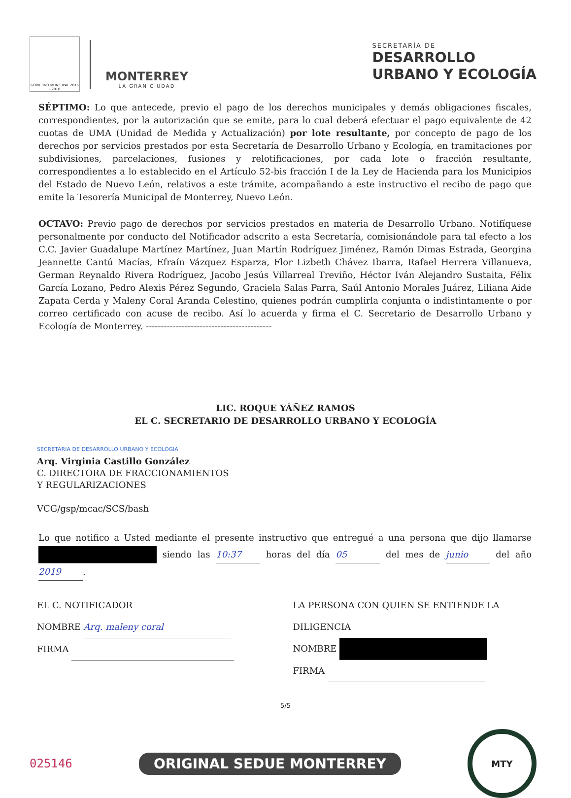GOBIERNO MUNICIPAL 2015 - 2018
MONTERREY
LA GRAN CIUDAD
SECRETARÍA DE
DESARROLLO
URBANO Y ECOLOGÍA
SÉPTIMO: Lo que antecede, previo el pago de los derechos municipales y demás obligaciones fiscales, correspondientes, por la autorización que se emite, para lo cual deberá efectuar el pago equivalente de 42 cuotas de UMA (Unidad de Medida y Actualización) por lote resultante, por concepto de pago de los derechos por servicios prestados por esta Secretaría de Desarrollo Urbano y Ecología, en tramitaciones por subdivisiones, parcelaciones, fusiones y relotificaciones, por cada lote o fracción resultante, correspondientes a lo establecido en el Artículo 52-bis fracción I de la Ley de Hacienda para los Municipios del Estado de Nuevo León, relativos a este trámite, acompañando a este instructivo el recibo de pago que emite la Tesorería Municipal de Monterrey, Nuevo León.
OCTAVO: Previo pago de derechos por servicios prestados en materia de Desarrollo Urbano. Notifíquese personalmente por conducto del Notificador adscrito a esta Secretaría, comisionándole para tal efecto a los C.C. Javier Guadalupe Martínez Martínez, Juan Martín Rodríguez Jiménez, Ramón Dimas Estrada, Georgina Jeannette Cantú Macías, Efraín Vázquez Esparza, Flor Lizbeth Chávez Ibarra, Rafael Herrera Villanueva, German Reynaldo Rivera Rodríguez, Jacobo Jesús Villarreal Treviño, Héctor Iván Alejandro Sustaita, Félix García Lozano, Pedro Alexis Pérez Segundo, Graciela Salas Parra, Saúl Antonio Morales Juárez, Liliana Aide Zapata Cerda y Maleny Coral Aranda Celestino, quienes podrán cumplirla conjunta o indistintamente o por correo certificado con acuse de recibo. Así lo acuerda y firma el C. Secretario de Desarrollo Urbano y Ecología de Monterrey. ------------------------------------------
LIC. ROQUE YÁÑEZ RAMOS
EL C. SECRETARIO DE DESARROLLO URBANO Y ECOLOGÍA
SECRETARIA DE DESARROLLO URBANO Y ECOLOGIA
Arq. Virginia Castillo González
C. DIRECTORA DE FRACCIONAMIENTOS
Y REGULARIZACIONES
VCG/gsp/mcac/SCS/bash
Lo que notifico a Usted mediante el presente instructivo que entregué a una persona que dijo llamarse siendo las 10:37 horas del día 05 del mes de junio del año 2019.
EL C. NOTIFICADOR
NOMBRE Arq. maleny coral
FIRMA
LA PERSONA CON QUIEN SE ENTIENDE LA DILIGENCIA
NOMBRE
FIRMA
5/5
025146 ORIGINAL SEDUE MONTERREY
MTY